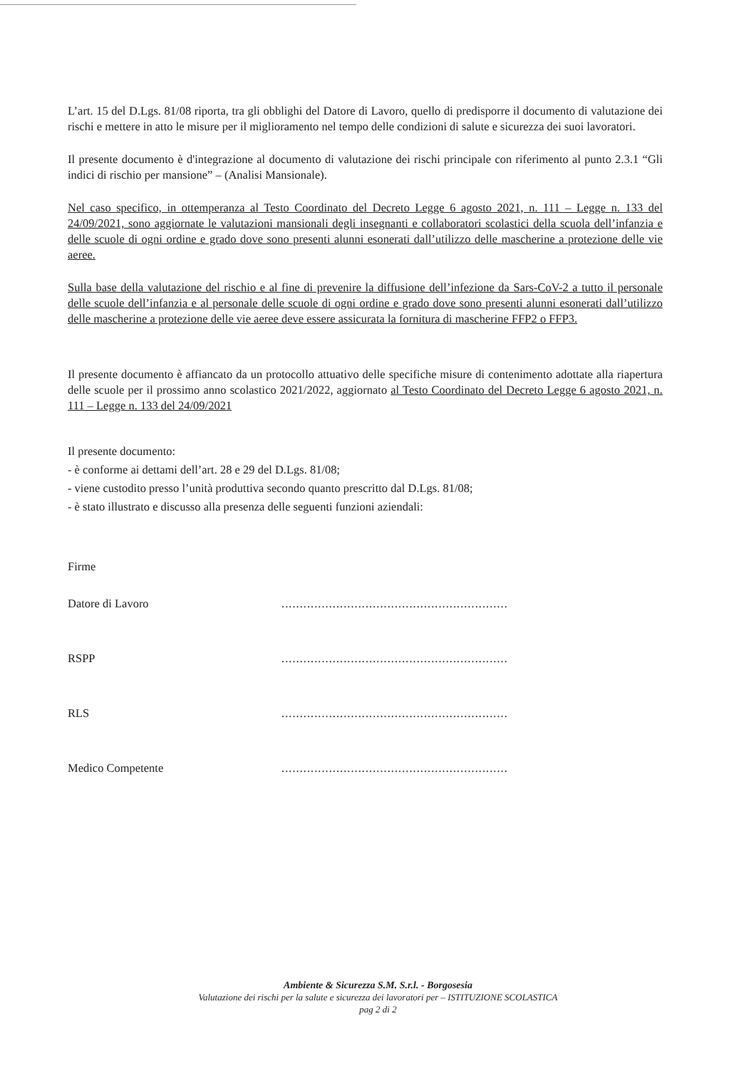L’art. 15 del D.Lgs. 81/08 riporta, tra gli obblighi del Datore di Lavoro, quello di predisporre il documento di valutazione dei rischi e mettere in atto le misure per il miglioramento nel tempo delle condizioni di salute e sicurezza dei suoi lavoratori.
Il presente documento è d'integrazione al documento di valutazione dei rischi principale con riferimento al punto 2.3.1 “Gli indici di rischio per mansione” – (Analisi Mansionale).
Nel caso specifico, in ottemperanza al Testo Coordinato del Decreto Legge 6 agosto 2021, n. 111 – Legge n. 133 del 24/09/2021, sono aggiornate le valutazioni mansionali degli insegnanti e collaboratori scolastici della scuola dell’infanzia e delle scuole di ogni ordine e grado dove sono presenti alunni esonerati dall’utilizzo delle mascherine a protezione delle vie aeree.
Sulla base della valutazione del rischio e al fine di prevenire la diffusione dell’infezione da Sars-CoV-2 a tutto il personale delle scuole dell’infanzia e al personale delle scuole di ogni ordine e grado dove sono presenti alunni esonerati dall’utilizzo delle mascherine a protezione delle vie aeree deve essere assicurata la fornitura di mascherine FFP2 o FFP3.
Il presente documento è affiancato da un protocollo attuativo delle specifiche misure di contenimento adottate alla riapertura delle scuole per il prossimo anno scolastico 2021/2022, aggiornato al Testo Coordinato del Decreto Legge 6 agosto 2021, n. 111 – Legge n. 133 del 24/09/2021
Il presente documento:
- è conforme ai dettami dell’art. 28 e 29 del D.Lgs. 81/08;
- viene custodito presso l’unità produttiva secondo quanto prescritto dal D.Lgs. 81/08;
- è stato illustrato e discusso alla presenza delle seguenti funzioni aziendali:
Firme
Datore di Lavoro ..............................................................
RSPP ..............................................................
RLS ..............................................................
Medico Competente ..............................................................
Ambiente & Sicurezza S.M. S.r.l. - Borgosesia
Valutazione dei rischi per la salute e sicurezza dei lavoratori per – ISTITUZIONE SCOLASTICA
pag 2 di 2